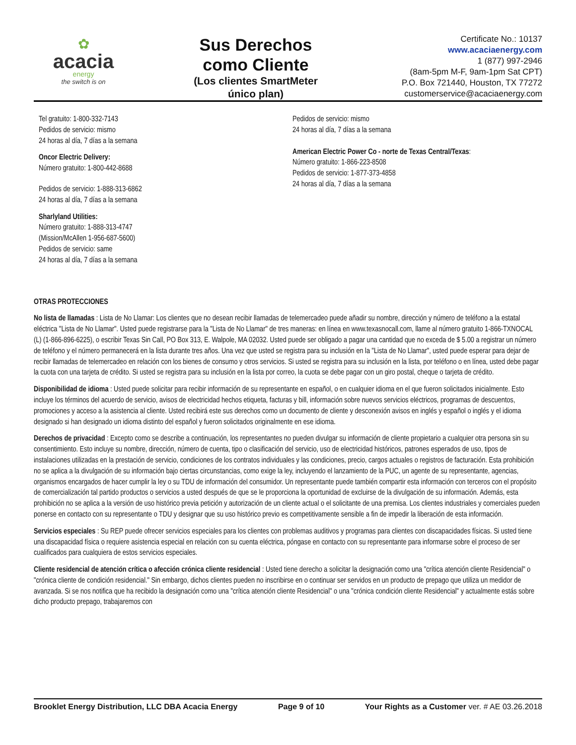✿
acacia
energy
the switch is on
Sus Derechos
como Cliente
(Los clientes SmartMeter
único plan)
Certificate No.: 10137
www.acaciaenergy.com
1 (877) 997-2946
(8am-5pm M-F, 9am-1pm Sat CPT)
P.O. Box 721440, Houston, TX 77272
customerservice@acaciaenergy.com
Tel gratuito: 1-800-332-7143
Pedidos de servicio: mismo
24 horas al día, 7 días a la semana
Oncor Electric Delivery:
Número gratuito: 1-800-442-8688
Pedidos de servicio: 1-888-313-6862
24 horas al día, 7 días a la semana
Sharlyland Utilities:
Número gratuito: 1-888-313-4747
(Mission/McAllen 1-956-687-5600)
Pedidos de servicio: same
24 horas al día, 7 días a la semana
Pedidos de servicio: mismo
24 horas al día, 7 días a la semana
American Electric Power Co - norte de Texas Central/Texas:
Número gratuito: 1-866-223-8508
Pedidos de servicio: 1-877-373-4858
24 horas al día, 7 días a la semana
OTRAS PROTECCIONES
No lista de llamadas : Lista de No Llamar: Los clientes que no desean recibir llamadas de telemercadeo puede añadir su nombre, dirección y número de teléfono a la estatal eléctrica "Lista de No Llamar". Usted puede registrarse para la "Lista de No Llamar" de tres maneras: en línea en www.texasnocall.com, llame al número gratuito 1-866-TXNOCAL (L) (1-866-896-6225), o escribir Texas Sin Call, PO Box 313, E. Walpole, MA 02032. Usted puede ser obligado a pagar una cantidad que no exceda de $ 5.00 a registrar un número de teléfono y el número permanecerá en la lista durante tres años. Una vez que usted se registra para su inclusión en la "Lista de No Llamar", usted puede esperar para dejar de recibir llamadas de telemercadeo en relación con los bienes de consumo y otros servicios. Si usted se registra para su inclusión en la lista, por teléfono o en línea, usted debe pagar la cuota con una tarjeta de crédito. Si usted se registra para su inclusión en la lista por correo, la cuota se debe pagar con un giro postal, cheque o tarjeta de crédito.
Disponibilidad de idioma : Usted puede solicitar para recibir información de su representante en español, o en cualquier idioma en el que fueron solicitados inicialmente. Esto incluye los términos del acuerdo de servicio, avisos de electricidad hechos etiqueta, facturas y bill, información sobre nuevos servicios eléctricos, programas de descuentos, promociones y acceso a la asistencia al cliente. Usted recibirá este sus derechos como un documento de cliente y desconexión avisos en inglés y español o inglés y el idioma designado si han designado un idioma distinto del español y fueron solicitados originalmente en ese idioma.
Derechos de privacidad : Excepto como se describe a continuación, los representantes no pueden divulgar su información de cliente propietario a cualquier otra persona sin su consentimiento. Esto incluye su nombre, dirección, número de cuenta, tipo o clasificación del servicio, uso de electricidad históricos, patrones esperados de uso, tipos de instalaciones utilizadas en la prestación de servicio, condiciones de los contratos individuales y las condiciones, precio, cargos actuales o registros de facturación. Esta prohibición no se aplica a la divulgación de su información bajo ciertas circunstancias, como exige la ley, incluyendo el lanzamiento de la PUC, un agente de su representante, agencias, organismos encargados de hacer cumplir la ley o su TDU de información del consumidor. Un representante puede también compartir esta información con terceros con el propósito de comercialización tal partido productos o servicios a usted después de que se le proporciona la oportunidad de excluirse de la divulgación de su información. Además, esta prohibición no se aplica a la versión de uso histórico previa petición y autorización de un cliente actual o el solicitante de una premisa. Los clientes industriales y comerciales pueden ponerse en contacto con su representante o TDU y designar que su uso histórico previo es competitivamente sensible a fin de impedir la liberación de esta información.
Servicios especiales : Su REP puede ofrecer servicios especiales para los clientes con problemas auditivos y programas para clientes con discapacidades físicas. Si usted tiene una discapacidad física o requiere asistencia especial en relación con su cuenta eléctrica, póngase en contacto con su representante para informarse sobre el proceso de ser cualificados para cualquiera de estos servicios especiales.
Cliente residencial de atención crítica o afección crónica cliente residencial : Usted tiene derecho a solicitar la designación como una "crítica atención cliente Residencial" o "crónica cliente de condición residencial." Sin embargo, dichos clientes pueden no inscribirse en o continuar ser servidos en un producto de prepago que utiliza un medidor de avanzada. Si se nos notifica que ha recibido la designación como una "crítica atención cliente Residencial" o una "crónica condición cliente Residencial" y actualmente estás sobre dicho producto prepago, trabajaremos con
Brooklet Energy Distribution, LLC DBA Acacia Energy Page 9 of 10 Your Rights as a Customer ver. # AE 03.26.2018